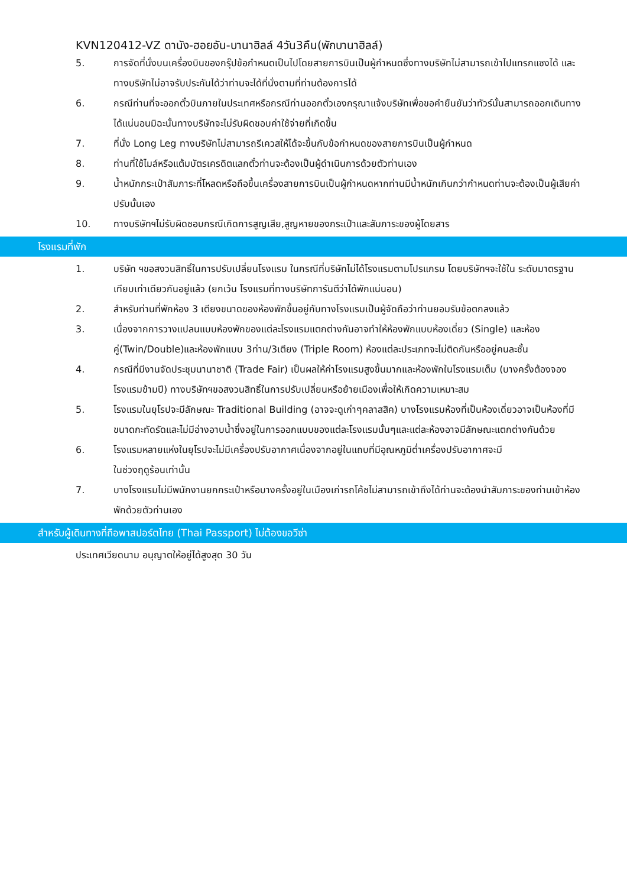KVN120412-VZ ดานัง-ฮอยอัน-บานาฮิลล์ 4วัน3คืน(พักบานาฮิลล์)
5. การจัดที่นั่งบนเครื่องบินของกรุ๊ปข้อกำหนดเป็นไปโดยสายการบินเป็นผู้กำหนดซึ่งทางบริษัทไม่สามารถเข้าไปแทรกแซงได้ และทางบริษัทไม่อาจรับประกันได้ว่าท่านจะได้ที่นั่งตามที่ท่านต้องการได้
6. กรณีท่านที่จะออกตั๋วบินภายในประเทศหรือกรณีท่านออกตั๋วเองกรุณาแจ้งบริษัทเพื่อขอคำยืนยันว่าทัวร์นั้นสามารถออกเดินทางได้แน่นอนมิฉะนั้นทางบริษัทจะไม่รับผิดชอบค่าใช้จ่ายที่เกิดขึ้น
7. ที่นั่ง Long Leg ทางบริษัทไม่สามารถรีเควสให้ได้จะขึ้นกับข้อกำหนดของสายการบินเป็นผู้กำหนด
8. ท่านที่ใช้ไมล์หรือแต้มบัตรเครดิตแลกตั๋วท่านจะต้องเป็นผู้ดำเนินการด้วยตัวท่านเอง
9. น้ำหนักกระเป๋าสัมภาระที่โหลดหรือถือขึ้นเครื่องสายการบินเป็นผู้กำหนดหากท่านมีน้ำหนักเกินกว่ากำหนดท่านจะต้องเป็นผู้เสียค่าปรับนั้นเอง
10. ทางบริษัทฯไม่รับผิดชอบกรณีเกิดการสูญเสีย,สูญหายของกระเป๋าและสัมภาระของผู้โดยสาร
โรงแรมที่พัก
1. บริษัท ฯขอสงวนสิทธิ์ในการปรับเปลี่ยนโรงแรม ในกรณีที่บริษัทไม่ได้โรงแรมตามโปรแกรม โดยบริษัทฯจะใช้ใน ระดับมาตรฐานเทียบเท่าเดียวกันอยู่แล้ว (ยกเว้น โรงแรมที่ทางบริษัทการันตีว่าได้พักแน่นอน)
2. สำหรับท่านที่พักห้อง 3 เตียงขนาดของห้องพักขึ้นอยู่กับทางโรงแรมเป็นผู้จัดถือว่าท่านยอมรับข้อตกลงแล้ว
3. เนื่องจากการวางแปลนแบบห้องพักของแต่ละโรงแรมแตกต่างกันอาจทำให้ห้องพักแบบห้องเดี่ยว (Single) และห้องคู่(Twin/Double)และห้องพักแบบ 3ท่าน/3เตียง (Triple Room) ห้องแต่ละประเภทจะไม่ติดกันหรืออยู่คนละชั้น
4. กรณีที่มีงานจัดประชุมนานาชาติ (Trade Fair) เป็นผลให้ค่าโรงแรมสูงขึ้นมากและห้องพักในโรงแรมเต็ม (บางครั้งต้องจองโรงแรมข้ามปี) ทางบริษัทฯขอสงวนสิทธิ์ในการปรับเปลี่ยนหรือย้ายเมืองเพื่อให้เกิดความเหมาะสม
5. โรงแรมในยุโรปจะมีลักษณะ Traditional Building (อาจจะดูเก่าๆคลาสสิค) บางโรงแรมห้องที่เป็นห้องเดี่ยวอาจเป็นห้องที่มีขนาดกะทัดรัดและไม่มีอ่างอาบน้ำซึ่งอยู่ในการออกแบบของแต่ละโรงแรมนั้นๆและแต่ละห้องอาจมีลักษณะแตกต่างกันด้วย
6. โรงแรมหลายแห่งในยุโรปจะไม่มีเครื่องปรับอากาศเนื่องจากอยู่ในแถบที่มีอุณหภูมิต่ำเครื่องปรับอากาศจะมี
ในช่วงฤดูร้อนเท่านั้น
7. บางโรงแรมไม่มีพนักงานยกกระเป๋าหรือบางครั้งอยู่ในเมืองเก่ารถโค้ชไม่สามารถเข้าถึงได้ท่านจะต้องนำสัมภาระของท่านเข้าห้องพักด้วยตัวท่านเอง
สำหรับผู้เดินทางที่ถือพาสปอร์ตไทย (Thai Passport) ไม่ต้องขอวีซ่า
ประเทศเวียดนาม อนุญาตให้อยู่ได้สูงสุด 30 วัน